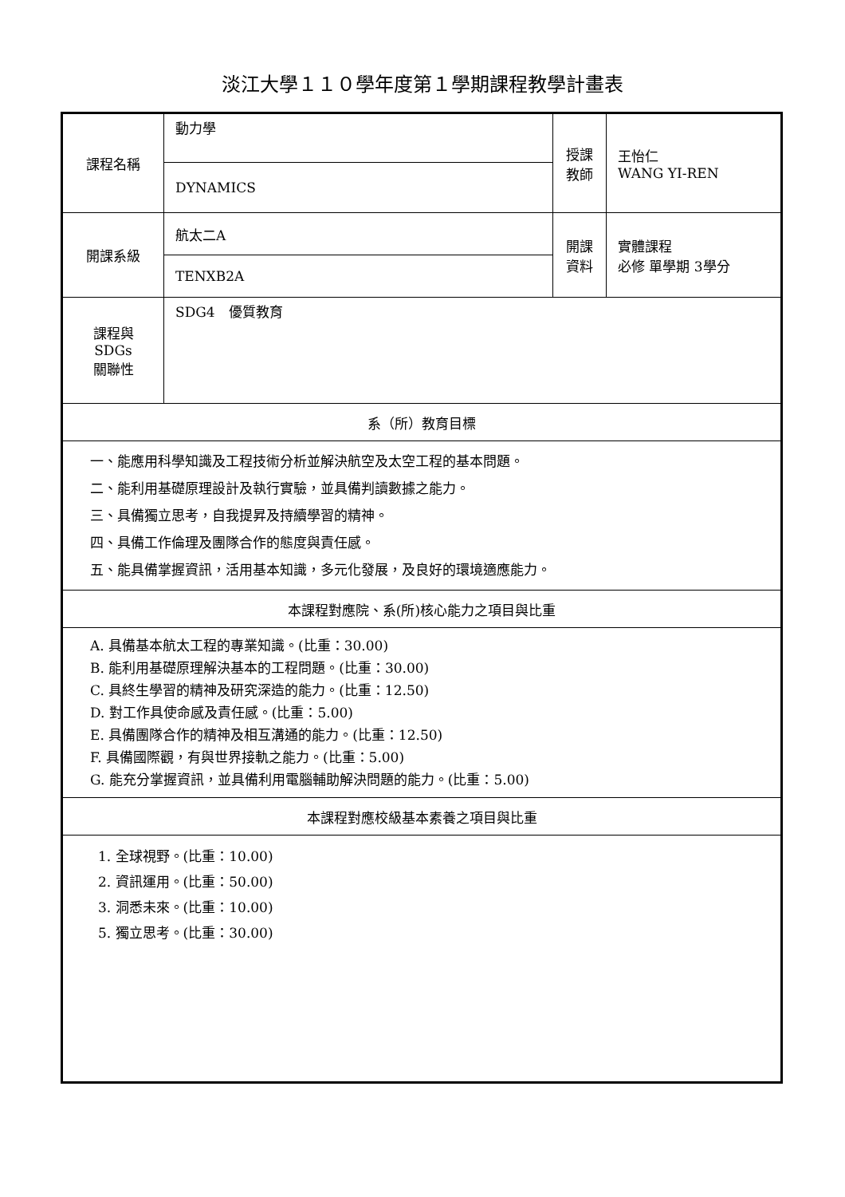淡江大學１１０學年度第１學期課程教學計畫表
| 課程名稱 | 動力學 | 授課 教師 | 王怡仁 WANG YI-REN |
| | DYNAMICS | | |
| 開課系級 | 航太二A | 開課 資料 | 實體課程 必修 單學期 3學分 |
| | TENXB2A | | |
| 課程與SDGs 關聯性 | SDG4 優質教育 | | |
| 系（所）教育目標 | | | |
| 一、能應用科學知識及工程技術分析並解決航空及太空工程的基本問題。 二、能利用基礎原理設計及執行實驗，並具備判讀數據之能力。 三、具備獨立思考，自我提昇及持續學習的精神。 四、具備工作倫理及團隊合作的態度與責任感。 五、能具備掌握資訊，活用基本知識，多元化發展，及良好的環境適應能力。 | | | |
| 本課程對應院、系(所)核心能力之項目與比重 | | | |
| A. 具備基本航太工程的專業知識。(比重：30.00) B. 能利用基礎原理解決基本的工程問題。(比重：30.00) C. 具終生學習的精神及研究深造的能力。(比重：12.50) D. 對工作具使命感及責任感。(比重：5.00) E. 具備團隊合作的精神及相互溝通的能力。(比重：12.50) F. 具備國際觀，有與世界接軌之能力。(比重：5.00) G. 能充分掌握資訊，並具備利用電腦輔助解決問題的能力。(比重：5.00) | | | |
| 本課程對應校級基本素養之項目與比重 | | | |
| 1. 全球視野。(比重：10.00) 2. 資訊運用。(比重：50.00) 3. 洞悉未來。(比重：10.00) 5. 獨立思考。(比重：30.00) | | | |